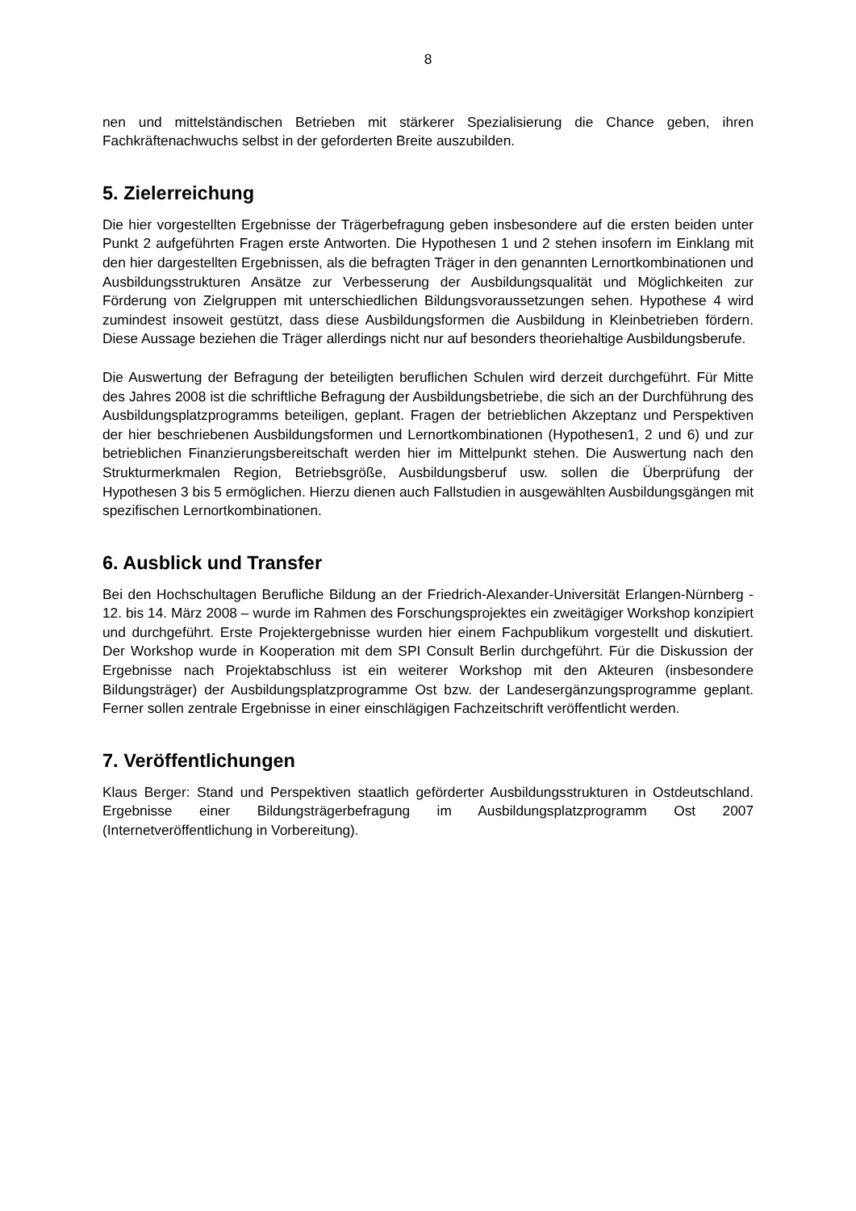8
nen und mittelständischen Betrieben mit stärkerer Spezialisierung die Chance geben, ihren Fachkräftenachwuchs selbst in der geforderten Breite auszubilden.
5. Zielerreichung
Die hier vorgestellten Ergebnisse der Trägerbefragung geben insbesondere auf die ersten beiden unter Punkt 2 aufgeführten Fragen erste Antworten. Die Hypothesen 1 und 2 stehen insofern im Einklang mit den hier dargestellten Ergebnissen, als die befragten Träger in den genannten Lernortkombinationen und Ausbildungsstrukturen Ansätze zur Verbesserung der Ausbildungsqualität und Möglichkeiten zur Förderung von Zielgruppen mit unterschiedlichen Bildungsvoraussetzungen sehen. Hypothese 4 wird zumindest insoweit gestützt, dass diese Ausbildungsformen die Ausbildung in Kleinbetrieben fördern. Diese Aussage beziehen die Träger allerdings nicht nur auf besonders theoriehaltige Ausbildungsberufe.
Die Auswertung der Befragung der beteiligten beruflichen Schulen wird derzeit durchgeführt. Für Mitte des Jahres 2008 ist die schriftliche Befragung der Ausbildungsbetriebe, die sich an der Durchführung des Ausbildungsplatzprogramms beteiligen, geplant. Fragen der betrieblichen Akzeptanz und Perspektiven der hier beschriebenen Ausbildungsformen und Lernortkombinationen (Hypothesen1, 2 und 6) und zur betrieblichen Finanzierungsbereitschaft werden hier im Mittelpunkt stehen. Die Auswertung nach den Strukturmerkmalen Region, Betriebsgröße, Ausbildungsberuf usw. sollen die Überprüfung der Hypothesen 3 bis 5 ermöglichen. Hierzu dienen auch Fallstudien in ausgewählten Ausbildungsgängen mit spezifischen Lernortkombinationen.
6. Ausblick und Transfer
Bei den Hochschultagen Berufliche Bildung an der Friedrich-Alexander-Universität Erlangen-Nürnberg - 12. bis 14. März 2008 – wurde im Rahmen des Forschungsprojektes ein zweitägiger Workshop konzipiert und durchgeführt. Erste Projektergebnisse wurden hier einem Fachpublikum vorgestellt und diskutiert. Der Workshop wurde in Kooperation mit dem SPI Consult Berlin durchgeführt. Für die Diskussion der Ergebnisse nach Projektabschluss ist ein weiterer Workshop mit den Akteuren (insbesondere Bildungsträger) der Ausbildungsplatzprogramme Ost bzw. der Landesergänzungsprogramme geplant. Ferner sollen zentrale Ergebnisse in einer einschlägigen Fachzeitschrift veröffentlicht werden.
7. Veröffentlichungen
Klaus Berger: Stand und Perspektiven staatlich geförderter Ausbildungsstrukturen in Ostdeutschland. Ergebnisse einer Bildungsträgerbefragung im Ausbildungsplatzprogramm Ost 2007 (Internetveröffentlichung in Vorbereitung).